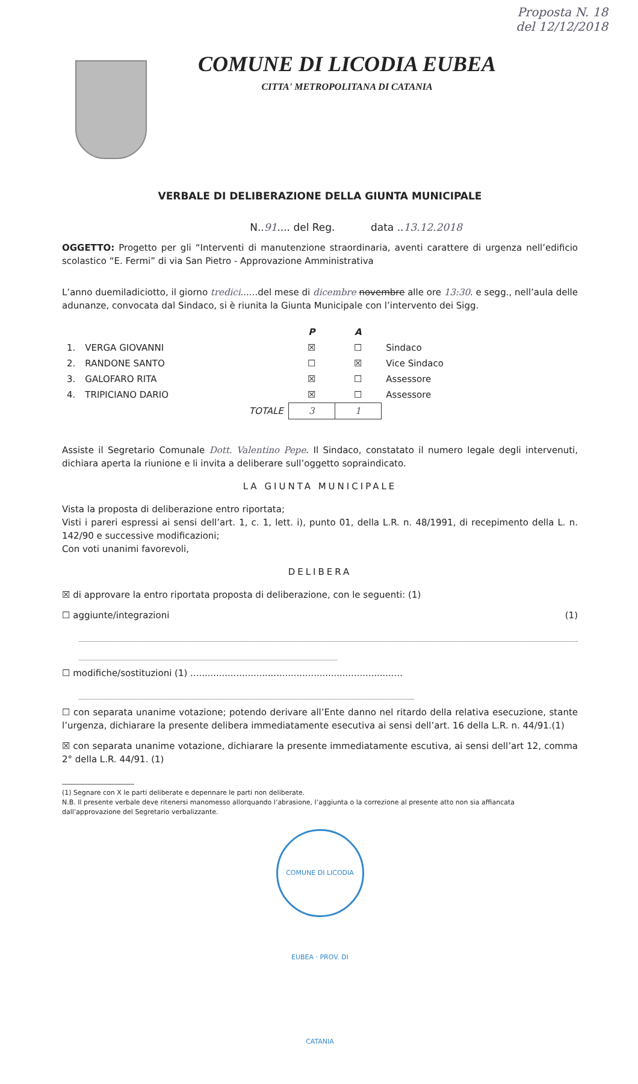Proposta N. 18
del 12/12/2018
COMUNE DI LICODIA EUBEA
CITTA' METROPOLITANA DI CATANIA
VERBALE DI DELIBERAZIONE DELLA GIUNTA MUNICIPALE
N..91.... del Reg. data ..13.12.2018
OGGETTO: Progetto per gli “Interventi di manutenzione straordinaria, aventi carattere di urgenza nell’edificio scolastico “E. Fermi” di via San Pietro - Approvazione Amministrativa
L’anno duemiladiciotto, il giorno tredici......del mese di dicembre novembre alle ore 13:30. e segg., nell’aula delle adunanze, convocata dal Sindaco, si è riunita la Giunta Municipale con l’intervento dei Sigg.
| | | P | A | |
| --- | --- | --- | --- | --- |
| 1. | VERGA GIOVANNI | ☒ | ☐ | Sindaco |
| 2. | RANDONE SANTO | ☐ | ☒ | Vice Sindaco |
| 3. | GALOFARO RITA | ☒ | ☐ | Assessore |
| 4. | TRIPICIANO DARIO | ☒ | ☐ | Assessore |
| | TOTALE | 3 | 1 | |
Assiste il Segretario Comunale Dott. Valentino Pepe. Il Sindaco, constatato il numero legale degli intervenuti, dichiara aperta la riunione e li invita a deliberare sull’oggetto sopraindicato.
LA GIUNTA MUNICIPALE
Vista la proposta di deliberazione entro riportata;
Visti i pareri espressi ai sensi dell’art. 1, c. 1, lett. i), punto 01, della L.R. n. 48/1991, di recepimento della L. n. 142/90 e successive modificazioni;
Con voti unanimi favorevoli,
DELIBERA
☒ di approvare la entro riportata proposta di deliberazione, con le seguenti: (1)
☐ aggiunte/integrazioni (1)
☐ modifiche/sostituzioni (1) ..........................................................................
☐ con separata unanime votazione; potendo derivare all’Ente danno nel ritardo della relativa esecuzione, stante l’urgenza, dichiarare la presente delibera immediatamente esecutiva ai sensi dell’art. 16 della L.R. n. 44/91.(1)
☒ con separata unanime votazione, dichiarare la presente immediatamente escutiva, ai sensi dell’art 12, comma 2° della L.R. 44/91. (1)
(1) Segnare con X le parti deliberate e depennare le parti non deliberate.
N.B. Il presente verbale deve ritenersi manomesso allorquando l’abrasione, l’aggiunta o la correzione al presente atto non sia affiancata
dall’approvazione del Segretario verbalizzante.
COMUNE DI LICODIA EUBEA · PROV. DI CATANIA